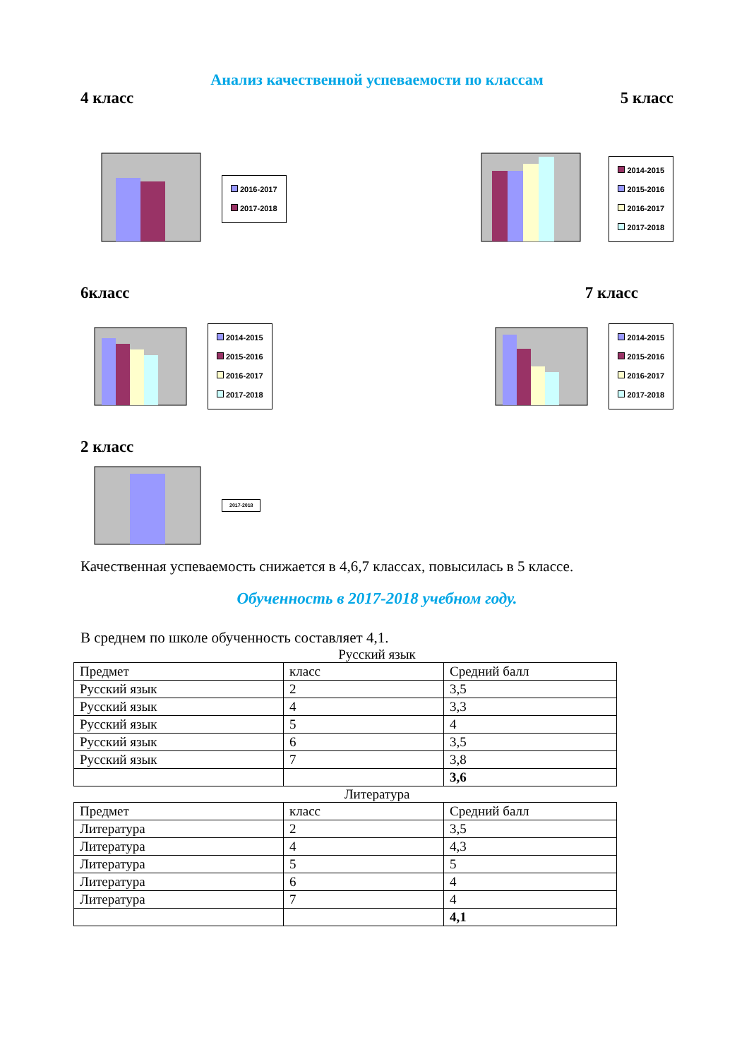Анализ качественной успеваемости по классам
4 класс 5 класс
2016-2017
2017-2018
2014-2015
2015-2016
2016-2017
2017-2018
6класс 7 класс
2014-2015
2015-2016
2016-2017
2017-2018
2014-2015
2015-2016
2016-2017
2017-2018
2 класс
2017-2018
Качественная успеваемость снижается в 4,6,7 классах, повысилась в 5 классе.
Обученность в 2017-2018 учебном году.
В среднем по школе обученность составляет 4,1.
Русский язык
| Предмет | класс | Средний балл |
| Русский язык | 2 | 3,5 |
| Русский язык | 4 | 3,3 |
| Русский язык | 5 | 4 |
| Русский язык | 6 | 3,5 |
| Русский язык | 7 | 3,8 |
| | | 3,6 |
Литература
| Предмет | класс | Средний балл |
| Литература | 2 | 3,5 |
| Литература | 4 | 4,3 |
| Литература | 5 | 5 |
| Литература | 6 | 4 |
| Литература | 7 | 4 |
| | | 4,1 |